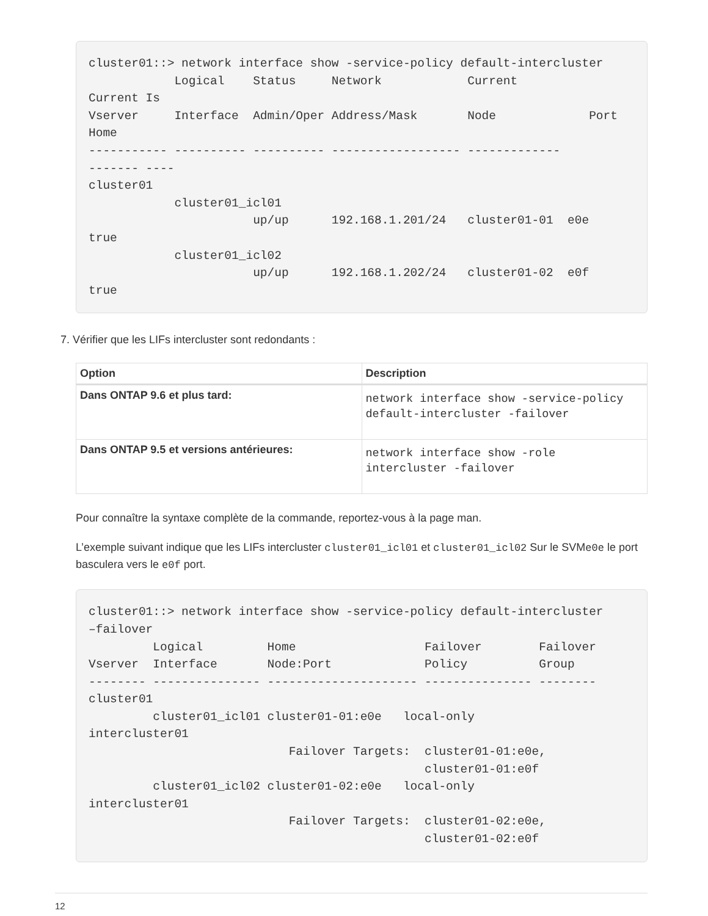cluster01::> network interface show -service-policy default-intercluster
            Logical    Status     Network            Current
Current Is
Vserver     Interface  Admin/Oper Address/Mask       Node             Port
Home
----------- ---------- ---------- ------------------ -------------
------- ----
cluster01
            cluster01_icl01
                       up/up      192.168.1.201/24   cluster01-01  e0e
true
            cluster01_icl02
                       up/up      192.168.1.202/24   cluster01-02  e0f
true
7. Vérifier que les LIFs intercluster sont redondants :
| Option | Description |
| --- | --- |
| Dans ONTAP 9.6 et plus tard: | network interface show -service-policy default-intercluster -failover |
| Dans ONTAP 9.5 et versions antérieures: | network interface show -role intercluster -failover |
Pour connaître la syntaxe complète de la commande, reportez-vous à la page man.
L’exemple suivant indique que les LIFs intercluster cluster01_icl01 et cluster01_icl02 Sur le SVMe0e le port basculera vers le e0f port.
cluster01::> network interface show -service-policy default-intercluster
–failover
         Logical         Home                  Failover        Failover
Vserver  Interface       Node:Port             Policy          Group
-------- --------------- --------------------- --------------- --------
cluster01
         cluster01_icl01 cluster01-01:e0e   local-only
intercluster01
                            Failover Targets:  cluster01-01:e0e,
                                               cluster01-01:e0f
         cluster01_icl02 cluster01-02:e0e   local-only
intercluster01
                            Failover Targets:  cluster01-02:e0e,
                                               cluster01-02:e0f
12